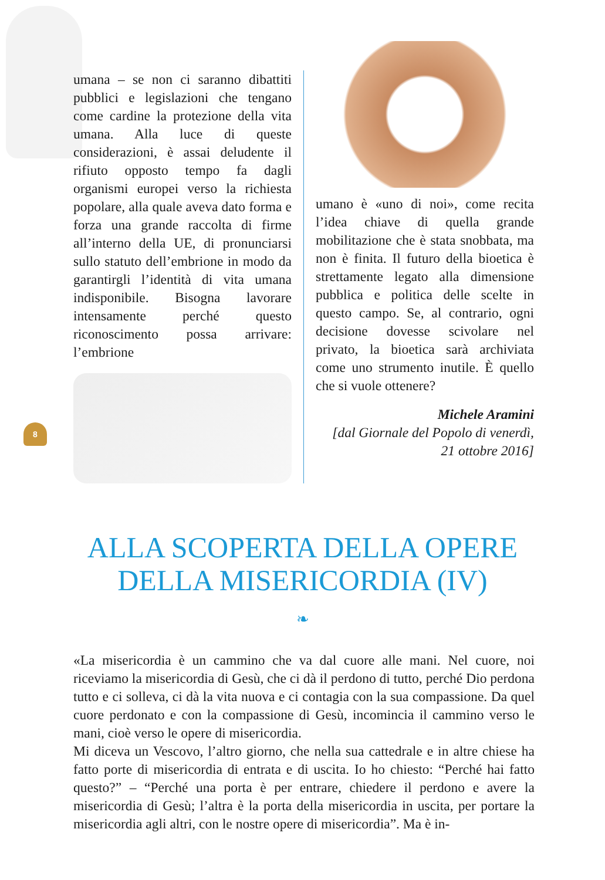umana – se non ci saranno dibattiti pubblici e legislazioni che tengano come cardine la protezione della vita umana. Alla luce di queste considerazioni, è assai deludente il rifiuto opposto tempo fa dagli organismi europei verso la richiesta popolare, alla quale aveva dato forma e forza una grande raccolta di firme all’interno della UE, di pronunciarsi sullo statuto dell’embrione in modo da garantirgli l’identità di vita umana indisponibile. Bisogna lavorare intensamente perché questo riconoscimento possa arrivare: l’embrione
umano è «uno di noi», come recita l’idea chiave di quella grande mobilitazione che è stata snobbata, ma non è finita. Il futuro della bioetica è strettamente legato alla dimensione pubblica e politica delle scelte in questo campo. Se, al contrario, ogni decisione dovesse scivolare nel privato, la bioetica sarà archiviata come uno strumento inutile. È quello che si vuole ottenere?
Michele Aramini
[dal Giornale del Popolo di venerdì,
21 ottobre 2016]
8
ALLA SCOPERTA DELLA OPERE
DELLA MISERICORDIA (IV)
❧
«La misericordia è un cammino che va dal cuore alle mani. Nel cuore, noi riceviamo la misericordia di Gesù, che ci dà il perdono di tutto, perché Dio perdona tutto e ci solleva, ci dà la vita nuova e ci contagia con la sua compassione. Da quel cuore perdonato e con la compassione di Gesù, incomincia il cammino verso le mani, cioè verso le opere di misericordia.
Mi diceva un Vescovo, l’altro giorno, che nella sua cattedrale e in altre chiese ha fatto porte di misericordia di entrata e di uscita. Io ho chiesto: “Perché hai fatto questo?” – “Perché una porta è per entrare, chiedere il perdono e avere la misericordia di Gesù; l’altra è la porta della misericordia in uscita, per portare la misericordia agli altri, con le nostre opere di misericordia”. Ma è in-